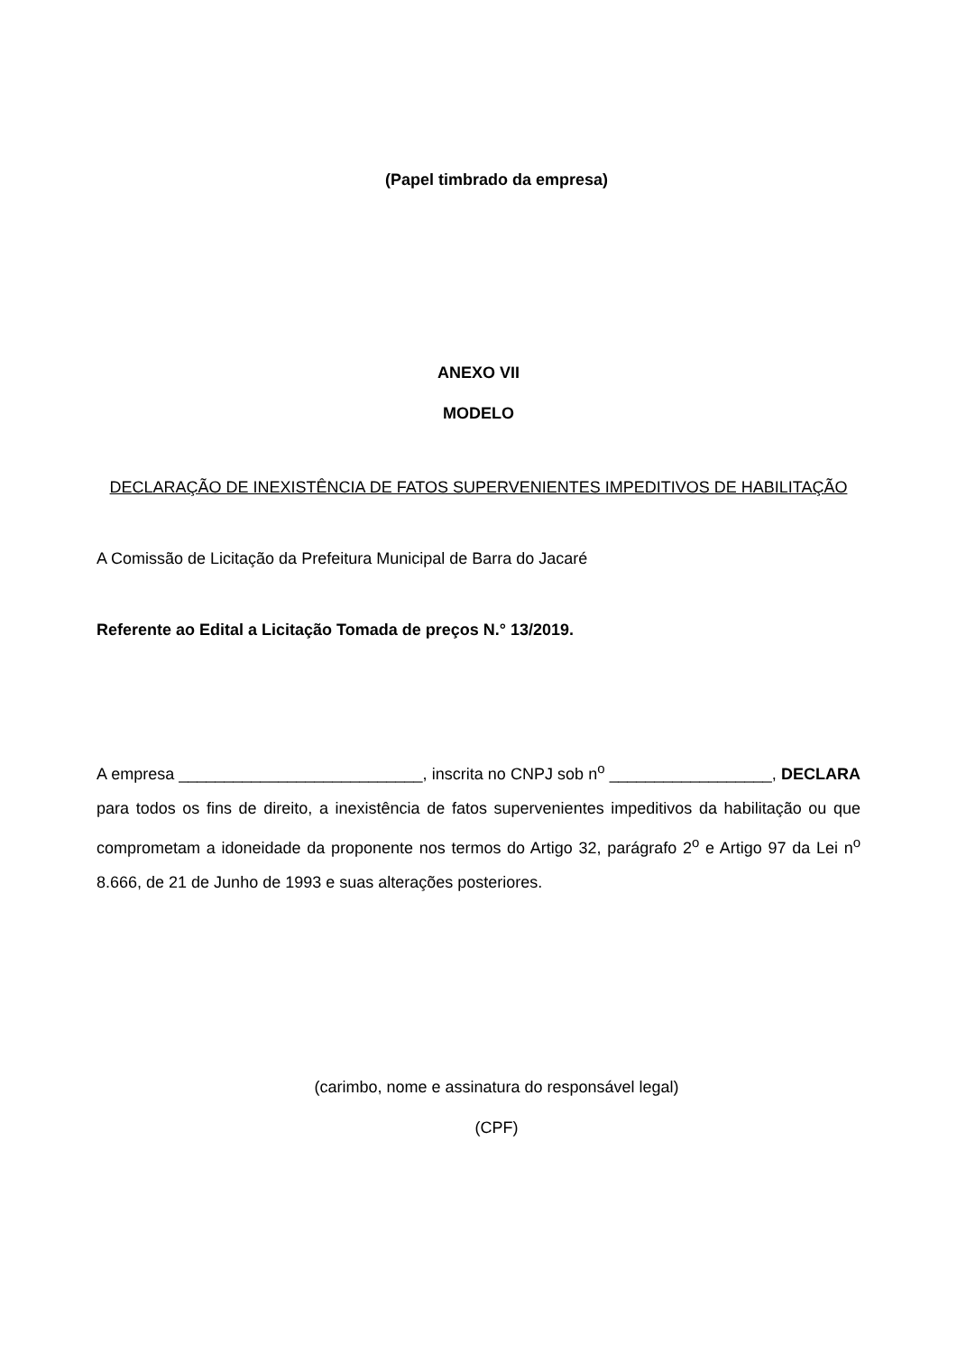(Papel timbrado da empresa)
ANEXO VII
MODELO
DECLARAÇÃO DE INEXISTÊNCIA DE FATOS SUPERVENIENTES IMPEDITIVOS DE HABILITAÇÃO
A Comissão de Licitação da Prefeitura Municipal de Barra do Jacaré
Referente ao Edital a Licitação Tomada de preços N.° 13/2019.
A empresa ___________________________, inscrita no CNPJ sob n<sup>o</sup> __________________, DECLARA para todos os fins de direito, a inexistência de fatos supervenientes impeditivos da habilitação ou que comprometam a idoneidade da proponente nos termos do Artigo 32, parágrafo 2<sup>o</sup> e Artigo 97 da Lei n<sup>o</sup> 8.666, de 21 de Junho de 1993 e suas alterações posteriores.
(carimbo, nome e assinatura do responsável legal)
(CPF)